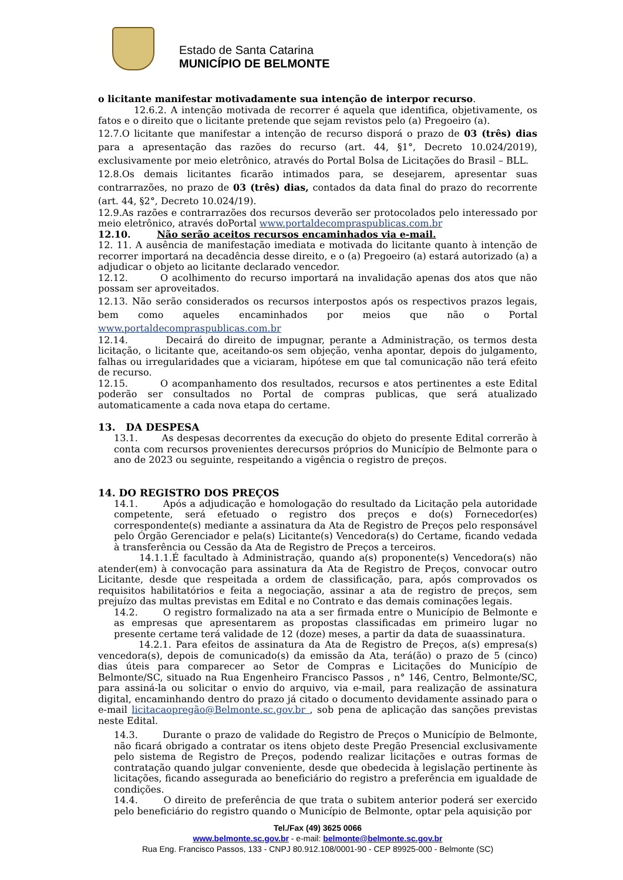Estado de Santa Catarina
MUNICÍPIO DE BELMONTE
o licitante manifestar motivadamente sua intenção de interpor recurso.
12.6.2. A intenção motivada de recorrer é aquela que identifica, objetivamente, os fatos e o direito que o licitante pretende que sejam revistos pelo (a) Pregoeiro (a).
12.7.O licitante que manifestar a intenção de recurso disporá o prazo de 03 (três) dias para a apresentação das razões do recurso (art. 44, §1°, Decreto 10.024/2019), exclusivamente por meio eletrônico, através do Portal Bolsa de Licitações do Brasil – BLL.
12.8.Os demais licitantes ficarão intimados para, se desejarem, apresentar suas contrarrazões, no prazo de 03 (três) dias, contados da data final do prazo do recorrente (art. 44, §2°, Decreto 10.024/19).
12.9.As razões e contrarrazões dos recursos deverão ser protocolados pelo interessado por meio eletrônico, através doPortal www.portaldecompraspublicas.com.br
12.10. Não serão aceitos recursos encaminhados via e-mail.
12. 11. A ausência de manifestação imediata e motivada do licitante quanto à intenção de recorrer importará na decadência desse direito, e o (a) Pregoeiro (a) estará autorizado (a) a adjudicar o objeto ao licitante declarado vencedor.
12.12. O acolhimento do recurso importará na invalidação apenas dos atos que não possam ser aproveitados.
12.13. Não serão considerados os recursos interpostos após os respectivos prazos legais, bem como aqueles encaminhados por meios que não o Portal www.portaldecompraspublicas.com.br
12.14. Decairá do direito de impugnar, perante a Administração, os termos desta licitação, o licitante que, aceitando-os sem objeção, venha apontar, depois do julgamento, falhas ou irregularidades que a viciaram, hipótese em que tal comunicação não terá efeito de recurso.
12.15. O acompanhamento dos resultados, recursos e atos pertinentes a este Edital poderão ser consultados no Portal de compras publicas, que será atualizado automaticamente a cada nova etapa do certame.
13. DA DESPESA
13.1. As despesas decorrentes da execução do objeto do presente Edital correrão à conta com recursos provenientes derecursos próprios do Município de Belmonte para o ano de 2023 ou seguinte, respeitando a vigência o registro de preços.
14. DO REGISTRO DOS PREÇOS
14.1. Após a adjudicação e homologação do resultado da Licitação pela autoridade competente, será efetuado o registro dos preços e do(s) Fornecedor(es) correspondente(s) mediante a assinatura da Ata de Registro de Preços pelo responsável pelo Órgão Gerenciador e pela(s) Licitante(s) Vencedora(s) do Certame, ficando vedada à transferência ou Cessão da Ata de Registro de Preços a terceiros.
14.1.1.É facultado à Administração, quando a(s) proponente(s) Vencedora(s) não atender(em) à convocação para assinatura da Ata de Registro de Preços, convocar outro Licitante, desde que respeitada a ordem de classificação, para, após comprovados os requisitos habilitatórios e feita a negociação, assinar a ata de registro de preços, sem prejuízo das multas previstas em Edital e no Contrato e das demais cominações legais.
14.2. O registro formalizado na ata a ser firmada entre o Município de Belmonte e as empresas que apresentarem as propostas classificadas em primeiro lugar no presente certame terá validade de 12 (doze) meses, a partir da data de suaassinatura.
14.2.1. Para efeitos de assinatura da Ata de Registro de Preços, a(s) empresa(s) vencedora(s), depois de comunicado(s) da emissão da Ata, terá(ão) o prazo de 5 (cinco) dias úteis para comparecer ao Setor de Compras e Licitações do Município de Belmonte/SC, situado na Rua Engenheiro Francisco Passos , n° 146, Centro, Belmonte/SC, para assiná-la ou solicitar o envio do arquivo, via e-mail, para realização de assinatura digital, encaminhando dentro do prazo já citado o documento devidamente assinado para o e-mail licitacaopregão@Belmonte.sc.gov.br , sob pena de aplicação das sanções previstas neste Edital.
14.3. Durante o prazo de validade do Registro de Preços o Município de Belmonte, não ficará obrigado a contratar os itens objeto deste Pregão Presencial exclusivamente pelo sistema de Registro de Preços, podendo realizar licitações e outras formas de contratação quando julgar conveniente, desde que obedecida à legislação pertinente às licitações, ficando assegurada ao beneficiário do registro a preferência em igualdade de condições.
14.4. O direito de preferência de que trata o subitem anterior poderá ser exercido pelo beneficiário do registro quando o Município de Belmonte, optar pela aquisição por
Tel./Fax (49) 3625 0066
www.belmonte.sc.gov.br - e-mail: belmonte@belmonte.sc.gov.br
Rua Eng. Francisco Passos, 133 - CNPJ 80.912.108/0001-90 - CEP 89925-000 - Belmonte (SC)